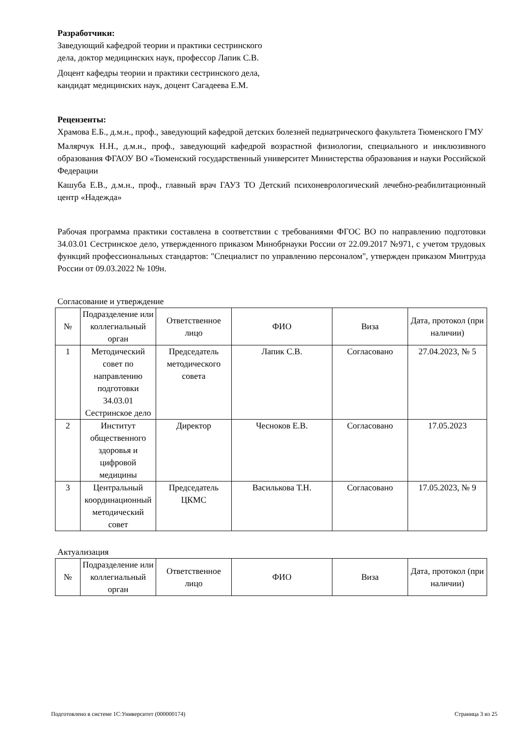Разработчики:
Заведующий кафедрой теории и практики сестринского
дела, доктор медицинских наук, профессор Лапик С.В.
Доцент кафедры теории и практики сестринского дела,
кандидат медицинских наук, доцент Сагадеева Е.М.
Рецензенты:
Храмова Е.Б., д.м.н., проф., заведующий кафедрой детских болезней педиатрического факультета Тюменского ГМУ
Малярчук Н.Н., д.м.н., проф., заведующий кафедрой возрастной физиологии, специального и инклюзивного образования ФГАОУ ВО «Тюменский государственный университет Министерства образования и науки Российской Федерации
Кашуба Е.В., д.м.н., проф., главный врач ГАУЗ ТО Детский психоневрологический лечебно-реабилитационный центр «Надежда»
Рабочая программа практики составлена в соответствии с требованиями ФГОС ВО по направлению подготовки 34.03.01 Сестринское дело, утвержденного приказом Минобрнауки России от 22.09.2017 №971, с учетом трудовых функций профессиональных стандартов: "Специалист по управлению персоналом", утвержден приказом Минтруда России от 09.03.2022 № 109н.
Согласование и утверждение
| № | Подразделение или коллегиальный орган | Ответственное лицо | ФИО | Виза | Дата, протокол (при наличии) |
| --- | --- | --- | --- | --- | --- |
| 1 | Методический совет по направлению подготовки 34.03.01 Сестринское дело | Председатель методического совета | Лапик С.В. | Согласовано | 27.04.2023, № 5 |
| 2 | Институт общественного здоровья и цифровой медицины | Директор | Чесноков Е.В. | Согласовано | 17.05.2023 |
| 3 | Центральный координационный методический совет | Председатель ЦКМС | Василькова Т.Н. | Согласовано | 17.05.2023, № 9 |
Актуализация
| № | Подразделение или коллегиальный орган | Ответственное лицо | ФИО | Виза | Дата, протокол (при наличии) |
| --- | --- | --- | --- | --- | --- |
Подготовлено в системе 1С:Университет (000000174) Страница 3 из 25